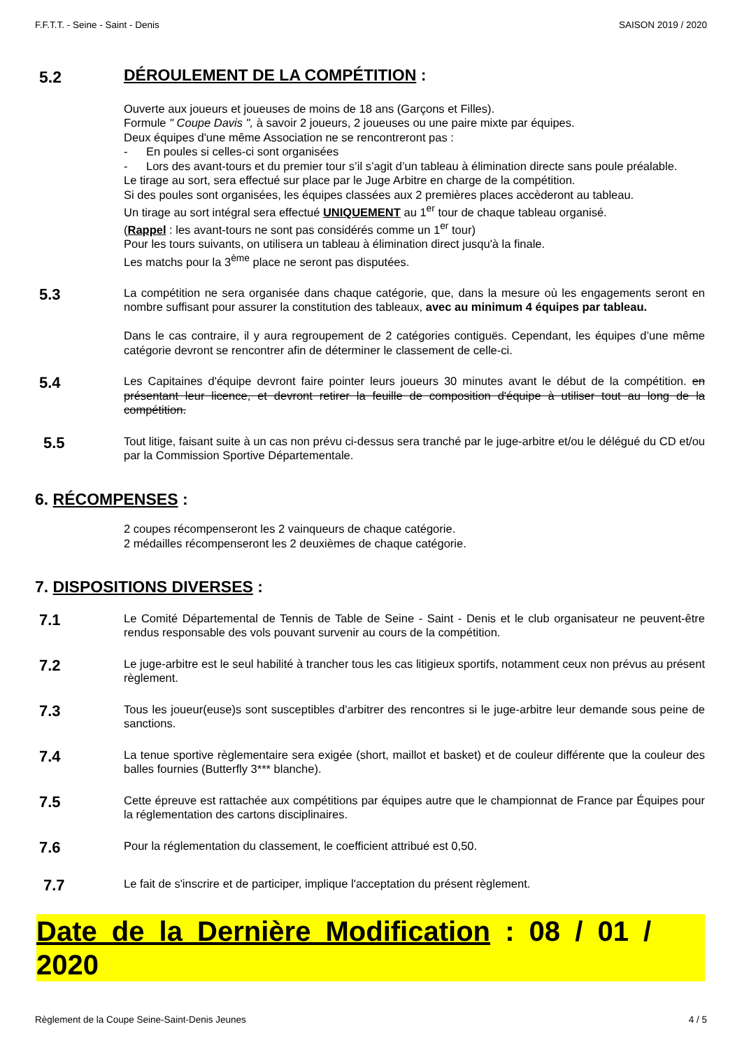F.F.T.T. - Seine - Saint - Denis SAISON 2019 / 2020
5.2
DÉROULEMENT DE LA COMPÉTITION :
Ouverte aux joueurs et joueuses de moins de 18 ans (Garçons et Filles).
Formule " Coupe Davis ", à savoir 2 joueurs, 2 joueuses ou une paire mixte par équipes.
Deux équipes d'une même Association ne se rencontreront pas :
- En poules si celles-ci sont organisées
- Lors des avant-tours et du premier tour s’il s’agit d’un tableau à élimination directe sans poule préalable.
Le tirage au sort, sera effectué sur place par le Juge Arbitre en charge de la compétition.
Si des poules sont organisées, les équipes classées aux 2 premières places accèderont au tableau.
Un tirage au sort intégral sera effectué UNIQUEMENT au 1<sup>er</sup> tour de chaque tableau organisé.
(Rappel : les avant-tours ne sont pas considérés comme un 1<sup>er</sup> tour)
Pour les tours suivants, on utilisera un tableau à élimination direct jusqu'à la finale.
Les matchs pour la 3<sup>ème</sup> place ne seront pas disputées.
5.3
La compétition ne sera organisée dans chaque catégorie, que, dans la mesure où les engagements seront en nombre suffisant pour assurer la constitution des tableaux, avec au minimum 4 équipes par tableau.
Dans le cas contraire, il y aura regroupement de 2 catégories contiguës. Cependant, les équipes d’une même catégorie devront se rencontrer afin de déterminer le classement de celle-ci.
5.4
Les Capitaines d'équipe devront faire pointer leurs joueurs 30 minutes avant le début de la compétition. en présentant leur licence, et devront retirer la feuille de composition d'équipe à utiliser tout au long de la compétition.
5.5
Tout litige, faisant suite à un cas non prévu ci-dessus sera tranché par le juge-arbitre et/ou le délégué du CD et/ou par la Commission Sportive Départementale.
6. RÉCOMPENSES :
2 coupes récompenseront les 2 vainqueurs de chaque catégorie.
2 médailles récompenseront les 2 deuxièmes de chaque catégorie.
7. DISPOSITIONS DIVERSES :
7.1
Le Comité Départemental de Tennis de Table de Seine - Saint - Denis et le club organisateur ne peuvent-être rendus responsable des vols pouvant survenir au cours de la compétition.
7.2
Le juge-arbitre est le seul habilité à trancher tous les cas litigieux sportifs, notamment ceux non prévus au présent règlement.
7.3
Tous les joueur(euse)s sont susceptibles d'arbitrer des rencontres si le juge-arbitre leur demande sous peine de sanctions.
7.4
La tenue sportive règlementaire sera exigée (short, maillot et basket) et de couleur différente que la couleur des balles fournies (Butterfly 3*** blanche).
7.5
Cette épreuve est rattachée aux compétitions par équipes autre que le championnat de France par Équipes pour la réglementation des cartons disciplinaires.
7.6
Pour la réglementation du classement, le coefficient attribué est 0,50.
7.7
Le fait de s'inscrire et de participer, implique l'acceptation du présent règlement.
Date de la Dernière Modification : 08 / 01 / 2020
Règlement de la Coupe Seine-Saint-Denis Jeunes 4 / 5